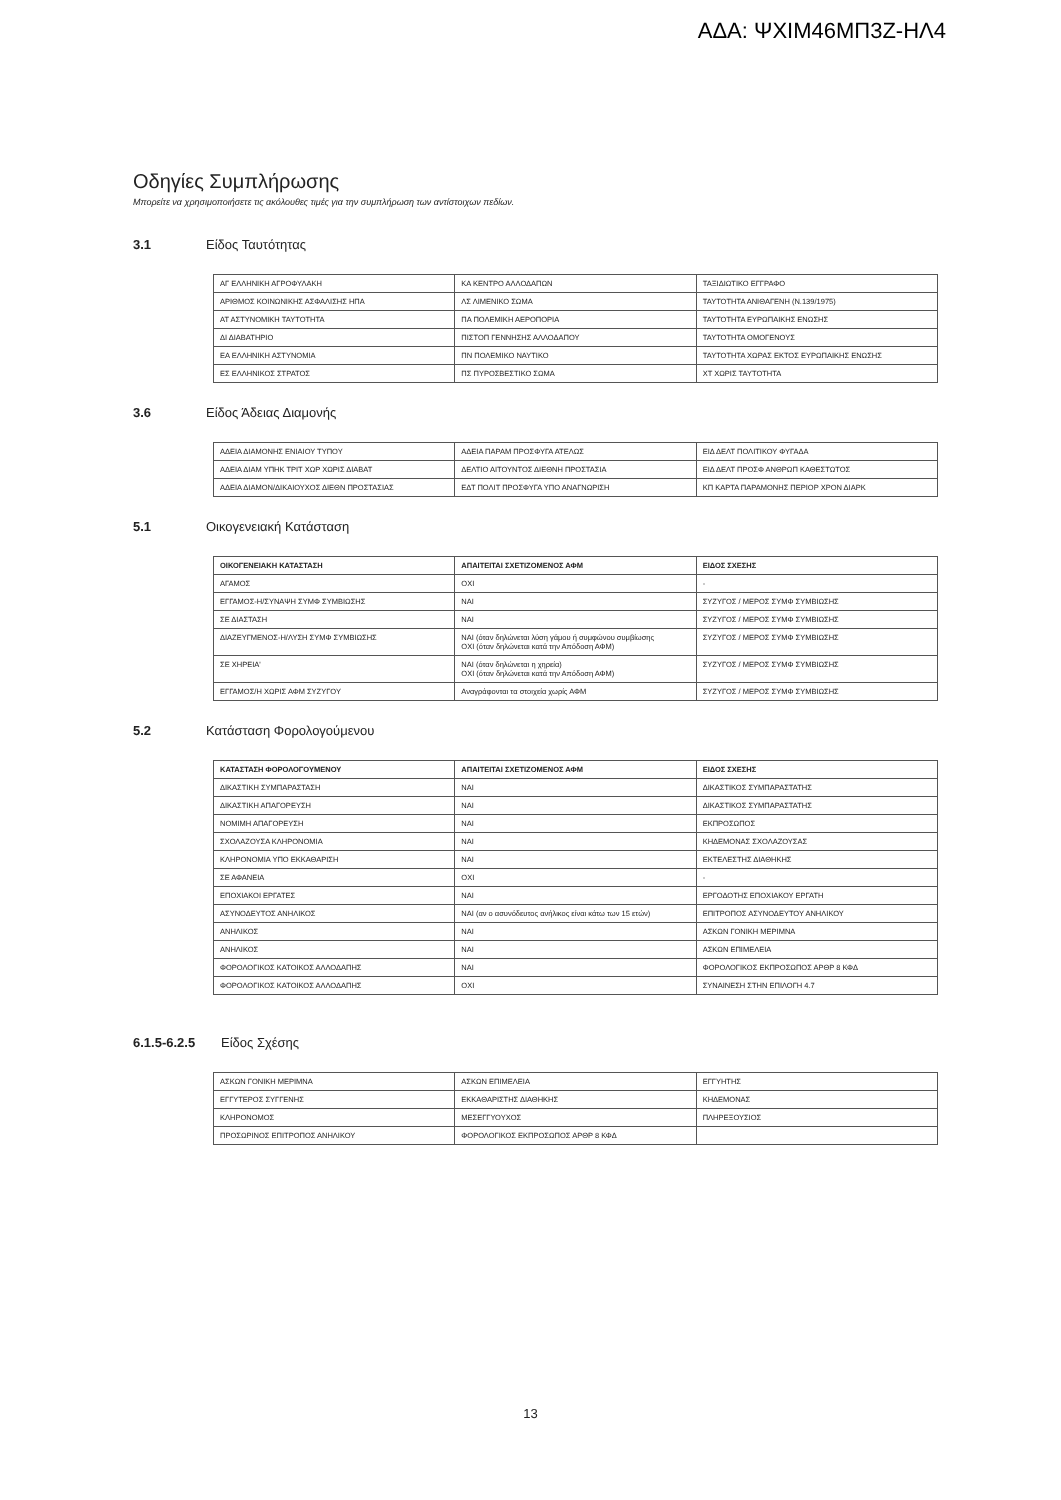ΑΔΑ: ΨΧΙΜ46ΜΠ3Ζ-ΗΛ4
Οδηγίες Συμπλήρωσης
Μπορείτε να χρησιμοποιήσετε τις ακόλουθες τιμές για την συμπλήρωση των αντίστοιχων πεδίων.
3.1 Είδος Ταυτότητας
| ΑΓ ΕΛΛΗΝΙΚΗ ΑΓΡΟΦΥΛΑΚΗ | ΚΑ ΚΕΝΤΡΟ ΑΛΛΟΔΑΠΩΝ | ΤΑΞΙΔΙΩΤΙΚΟ ΕΓΓΡΑΦΟ |
| ΑΡΙΘΜΟΣ ΚΟΙΝΩΝΙΚΗΣ ΑΣΦΑΛΙΣΗΣ ΗΠΑ | ΛΣ ΛΙΜΕΝΙΚΟ ΣΩΜΑ | ΤΑΥΤΟΤΗΤΑ ΑΝΙΘΑΓΕΝΗ (Ν.139/1975) |
| ΑΤ ΑΣΤΥΝΟΜΙΚΗ ΤΑΥΤΟΤΗΤΑ | ΠΑ ΠΟΛΕΜΙΚΗ ΑΕΡΟΠΟΡΙΑ | ΤΑΥΤΟΤΗΤΑ ΕΥΡΩΠΑΙΚΗΣ ΕΝΩΣΗΣ |
| ΔΙ ΔΙΑΒΑΤΗΡΙΟ | ΠΙΣΤΟΠ ΓΕΝΝΗΣΗΣ ΑΛΛΟΔΑΠΟΥ | ΤΑΥΤΟΤΗΤΑ ΟΜΟΓΕΝΟΥΣ |
| ΕΑ ΕΛΛΗΝΙΚΗ ΑΣΤΥΝΟΜΙΑ | ΠΝ ΠΟΛΕΜΙΚΟ ΝΑΥΤΙΚΟ | ΤΑΥΤΟΤΗΤΑ ΧΩΡΑΣ ΕΚΤΟΣ ΕΥΡΩΠΑΙΚΗΣ ΕΝΩΣΗΣ |
| ΕΣ ΕΛΛΗΝΙΚΟΣ ΣΤΡΑΤΟΣ | ΠΣ ΠΥΡΟΣΒΕΣΤΙΚΟ ΣΩΜΑ | ΧΤ ΧΩΡΙΣ ΤΑΥΤΟΤΗΤΑ |
3.6 Είδος Άδειας Διαμονής
| ΑΔΕΙΑ ΔΙΑΜΟΝΗΣ ΕΝΙΑΙΟΥ ΤΥΠΟΥ | ΑΔΕΙΑ ΠΑΡΑΜ ΠΡΟΣΦΥΓΑ ΑΤΕΛΩΣ | ΕΙΔ ΔΕΛΤ ΠΟΛΙΤΙΚΟΥ ΦΥΓΑΔΑ |
| ΑΔΕΙΑ ΔΙΑΜ ΥΠΗΚ ΤΡΙΤ ΧΩΡ ΧΩΡΙΣ ΔΙΑΒΑΤ | ΔΕΛΤΙΟ ΑΙΤΟΥΝΤΟΣ ΔΙΕΘΝΗ ΠΡΟΣΤΑΣΙΑ | ΕΙΔ ΔΕΛΤ ΠΡΟΣΦ ΑΝΘΡΩΠ ΚΑΘΕΣΤΩΤΟΣ |
| ΑΔΕΙΑ ΔΙΑΜΟΝ/ΔΙΚΑΙΟΥΧΟΣ ΔΙΕΘΝ ΠΡΟΣΤΑΣΙΑΣ | ΕΔΤ ΠΟΛΙΤ ΠΡΟΣΦΥΓΑ ΥΠΟ ΑΝΑΓΝΩΡΙΣΗ | ΚΠ ΚΑΡΤΑ ΠΑΡΑΜΟΝΗΣ ΠΕΡΙΟΡ ΧΡΟΝ ΔΙΑΡΚ |
5.1 Οικογενειακή Κατάσταση
| ΟΙΚΟΓΕΝΕΙΑΚΗ ΚΑΤΑΣΤΑΣΗ | ΑΠΑΙΤΕΙΤΑΙ ΣΧΕΤΙΖΟΜΕΝΟΣ ΑΦΜ | ΕΙΔΟΣ ΣΧΕΣΗΣ |
| --- | --- | --- |
| ΑΓΑΜΟΣ | ΟΧΙ | - |
| ΕΓΓΑΜΟΣ-Η/ΣΥΝΑΨΗ ΣΥΜΦ ΣΥΜΒΙΩΣΗΣ | ΝΑΙ | ΣΥΖΥΓΟΣ / ΜΕΡΟΣ ΣΥΜΦ ΣΥΜΒΙΩΣΗΣ |
| ΣΕ ΔΙΑΣΤΑΣΗ | ΝΑΙ | ΣΥΖΥΓΟΣ / ΜΕΡΟΣ ΣΥΜΦ ΣΥΜΒΙΩΣΗΣ |
| ΔΙΑΖΕΥΓΜΕΝΟΣ-Η/ΛΥΣΗ ΣΥΜΦ ΣΥΜΒΙΩΣΗΣ | ΝΑΙ (όταν δηλώνεται λύση γάμου ή συμφώνου συμβίωσης ΟΧΙ (όταν δηλώνεται κατά την Απόδοση ΑΦΜ) | ΣΥΖΥΓΟΣ / ΜΕΡΟΣ ΣΥΜΦ ΣΥΜΒΙΩΣΗΣ |
| ΣΕ ΧΗΡΕΙΑ' | ΝΑΙ (όταν δηλώνεται η χηρεία) ΟΧΙ (όταν δηλώνεται κατά την Απόδοση ΑΦΜ) | ΣΥΖΥΓΟΣ / ΜΕΡΟΣ ΣΥΜΦ ΣΥΜΒΙΩΣΗΣ |
| ΕΓΓΑΜΟΣ/Η ΧΩΡΙΣ ΑΦΜ ΣΥΖΥΓΟΥ | Αναγράφονται τα στοιχεία χωρίς ΑΦΜ | ΣΥΖΥΓΟΣ / ΜΕΡΟΣ ΣΥΜΦ ΣΥΜΒΙΩΣΗΣ |
5.2 Κατάσταση Φορολογούμενου
| ΚΑΤΑΣΤΑΣΗ ΦΟΡΟΛΟΓΟΥΜΕΝΟΥ | ΑΠΑΙΤΕΙΤΑΙ ΣΧΕΤΙΖΟΜΕΝΟΣ ΑΦΜ | ΕΙΔΟΣ ΣΧΕΣΗΣ |
| --- | --- | --- |
| ΔΙΚΑΣΤΙΚΗ ΣΥΜΠΑΡΑΣΤΑΣΗ | ΝΑΙ | ΔΙΚΑΣΤΙΚΟΣ ΣΥΜΠΑΡΑΣΤΑΤΗΣ |
| ΔΙΚΑΣΤΙΚΗ ΑΠΑΓΟΡΕΥΣΗ | ΝΑΙ | ΔΙΚΑΣΤΙΚΟΣ ΣΥΜΠΑΡΑΣΤΑΤΗΣ |
| ΝΟΜΙΜΗ ΑΠΑΓΟΡΕΥΣΗ | ΝΑΙ | ΕΚΠΡΟΣΩΠΟΣ |
| ΣΧΟΛΑΖΟΥΣΑ ΚΛΗΡΟΝΟΜΙΑ | ΝΑΙ | ΚΗΔΕΜΟΝΑΣ ΣΧΟΛΑΖΟΥΣΑΣ |
| ΚΛΗΡΟΝΟΜΙΑ ΥΠΟ ΕΚΚΑΘΑΡΙΣΗ | ΝΑΙ | ΕΚΤΕΛΕΣΤΗΣ ΔΙΑΘΗΚΗΣ |
| ΣΕ ΑΦΑΝΕΙΑ | ΟΧΙ | - |
| ΕΠΟΧΙΑΚΟΙ ΕΡΓΑΤΕΣ | ΝΑΙ | ΕΡΓΟΔΟΤΗΣ ΕΠΟΧΙΑΚΟΥ ΕΡΓΑΤΗ |
| ΑΣΥΝΟΔΕΥΤΟΣ ΑΝΗΛΙΚΟΣ | ΝΑΙ (αν ο ασυνόδευτος ανήλικος είναι κάτω των 15 ετών) | ΕΠΙΤΡΟΠΟΣ ΑΣΥΝΟΔΕΥΤΟΥ ΑΝΗΛΙΚΟΥ |
| ΑΝΗΛΙΚΟΣ | ΝΑΙ | ΑΣΚΩΝ ΓΟΝΙΚΗ ΜΕΡΙΜΝΑ |
| ΑΝΗΛΙΚΟΣ | ΝΑΙ | ΑΣΚΩΝ ΕΠΙΜΕΛΕΙΑ |
| ΦΟΡΟΛΟΓΙΚΟΣ ΚΑΤΟΙΚΟΣ ΑΛΛΟΔΑΠΗΣ | ΝΑΙ | ΦΟΡΟΛΟΓΙΚΟΣ ΕΚΠΡΟΣΩΠΟΣ ΑΡΘΡ 8 ΚΦΔ |
| ΦΟΡΟΛΟΓΙΚΟΣ ΚΑΤΟΙΚΟΣ ΑΛΛΟΔΑΠΗΣ | ΟΧΙ | ΣΥΝΑΙΝΕΣΗ ΣΤΗΝ ΕΠΙΛΟΓΗ 4.7 |
6.1.5-6.2.5 Είδος Σχέσης
| ΑΣΚΩΝ ΓΟΝΙΚΗ ΜΕΡΙΜΝΑ | ΑΣΚΩΝ ΕΠΙΜΕΛΕΙΑ | ΕΓΓΥΗΤΗΣ |
| ΕΓΓΥΤΕΡΟΣ ΣΥΓΓΕΝΗΣ | ΕΚΚΑΘΑΡΙΣΤΗΣ ΔΙΑΘΗΚΗΣ | ΚΗΔΕΜΟΝΑΣ |
| ΚΛΗΡΟΝΟΜΟΣ | ΜΕΣΕΓΓΥΟΥΧΟΣ | ΠΛΗΡΕΞΟΥΣΙΟΣ |
| ΠΡΟΣΩΡΙΝΟΣ ΕΠΙΤΡΟΠΟΣ ΑΝΗΛΙΚΟΥ | ΦΟΡΟΛΟΓΙΚΟΣ ΕΚΠΡΟΣΩΠΟΣ ΑΡΘΡ 8 ΚΦΔ | |
13